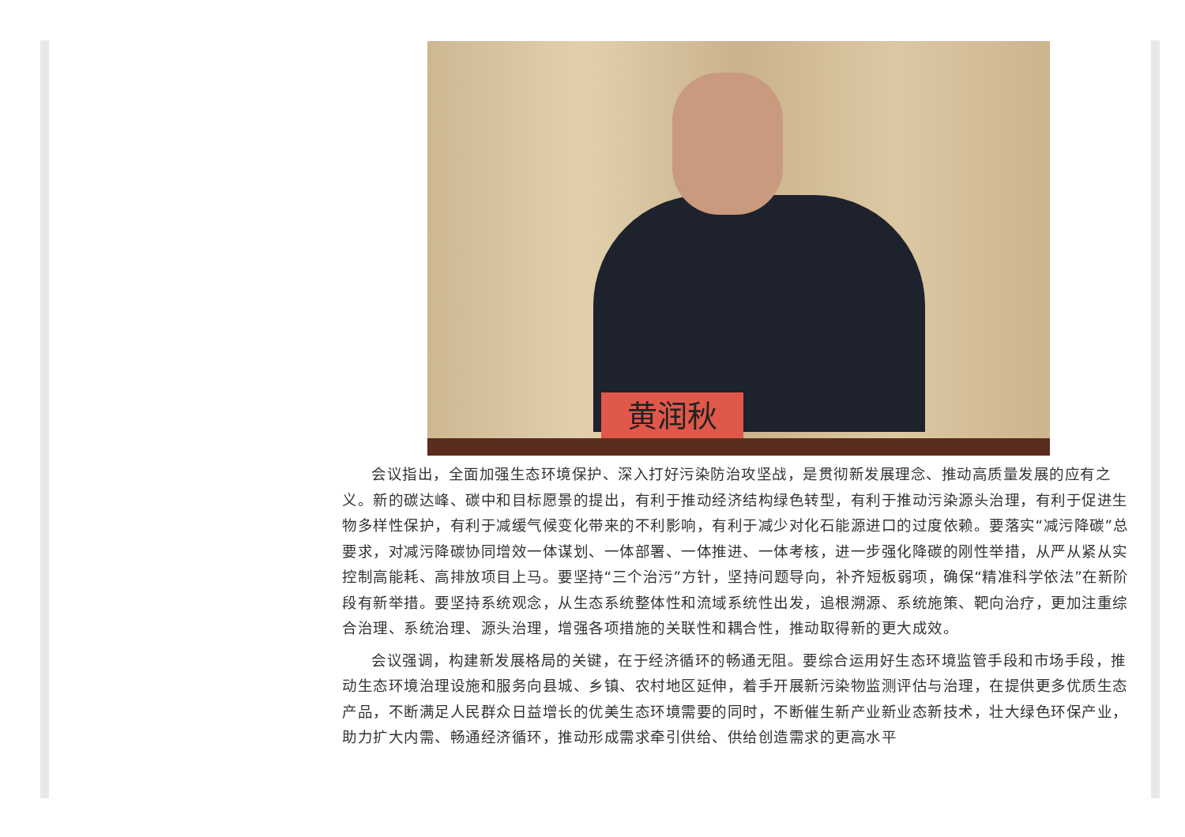黄润秋
会议指出，全面加强生态环境保护、深入打好污染防治攻坚战，是贯彻新发展理念、推动高质量发展的应有之义。新的碳达峰、碳中和目标愿景的提出，有利于推动经济结构绿色转型，有利于推动污染源头治理，有利于促进生物多样性保护，有利于减缓气候变化带来的不利影响，有利于减少对化石能源进口的过度依赖。要落实“减污降碳”总要求，对减污降碳协同增效一体谋划、一体部署、一体推进、一体考核，进一步强化降碳的刚性举措，从严从紧从实控制高能耗、高排放项目上马。要坚持“三个治污”方针，坚持问题导向，补齐短板弱项，确保“精准科学依法”在新阶段有新举措。要坚持系统观念，从生态系统整体性和流域系统性出发，追根溯源、系统施策、靶向治疗，更加注重综合治理、系统治理、源头治理，增强各项措施的关联性和耦合性，推动取得新的更大成效。
会议强调，构建新发展格局的关键，在于经济循环的畅通无阻。要综合运用好生态环境监管手段和市场手段，推动生态环境治理设施和服务向县城、乡镇、农村地区延伸，着手开展新污染物监测评估与治理，在提供更多优质生态产品，不断满足人民群众日益增长的优美生态环境需要的同时，不断催生新产业新业态新技术，壮大绿色环保产业，助力扩大内需、畅通经济循环，推动形成需求牵引供给、供给创造需求的更高水平